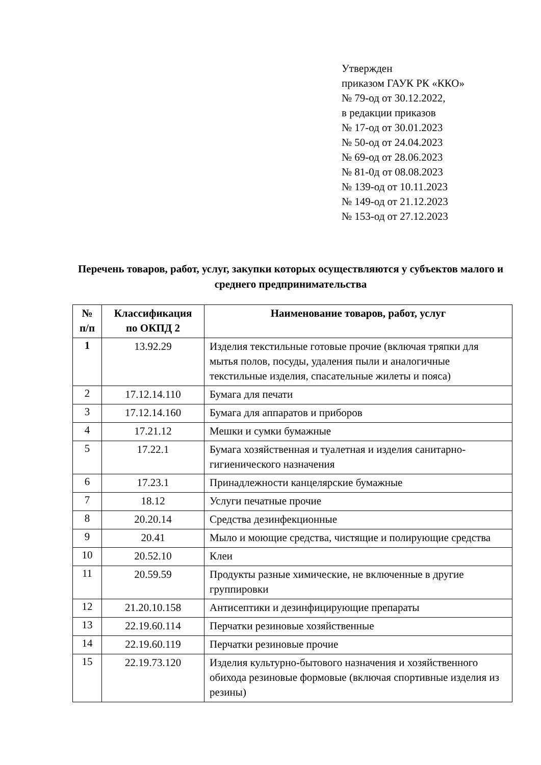Утвержден
приказом ГАУК РК «ККО»
№ 79-од от 30.12.2022,
в редакции приказов
№ 17-од от 30.01.2023
№ 50-од от 24.04.2023
№ 69-од от 28.06.2023
№ 81-0д от 08.08.2023
№ 139-од от 10.11.2023
№ 149-од от 21.12.2023
№ 153-од от 27.12.2023
Перечень товаров, работ, услуг, закупки которых осуществляются у субъектов малого и среднего предпринимательства
| № п/п | Классификация по ОКПД 2 | Наименование товаров, работ, услуг |
| --- | --- | --- |
| 1 | 13.92.29 | Изделия текстильные готовые прочие (включая тряпки для мытья полов, посуды, удаления пыли и аналогичные текстильные изделия, спасательные жилеты и пояса) |
| 2 | 17.12.14.110 | Бумага для печати |
| 3 | 17.12.14.160 | Бумага для аппаратов и приборов |
| 4 | 17.21.12 | Мешки и сумки бумажные |
| 5 | 17.22.1 | Бумага хозяйственная и туалетная и изделия санитарно-гигиенического назначения |
| 6 | 17.23.1 | Принадлежности канцелярские бумажные |
| 7 | 18.12 | Услуги печатные прочие |
| 8 | 20.20.14 | Средства дезинфекционные |
| 9 | 20.41 | Мыло и моющие средства, чистящие и полирующие средства |
| 10 | 20.52.10 | Клеи |
| 11 | 20.59.59 | Продукты разные химические, не включенные в другие группировки |
| 12 | 21.20.10.158 | Антисептики и дезинфицирующие препараты |
| 13 | 22.19.60.114 | Перчатки резиновые хозяйственные |
| 14 | 22.19.60.119 | Перчатки резиновые прочие |
| 15 | 22.19.73.120 | Изделия культурно-бытового назначения и хозяйственного обихода резиновые формовые (включая спортивные изделия из резины) |